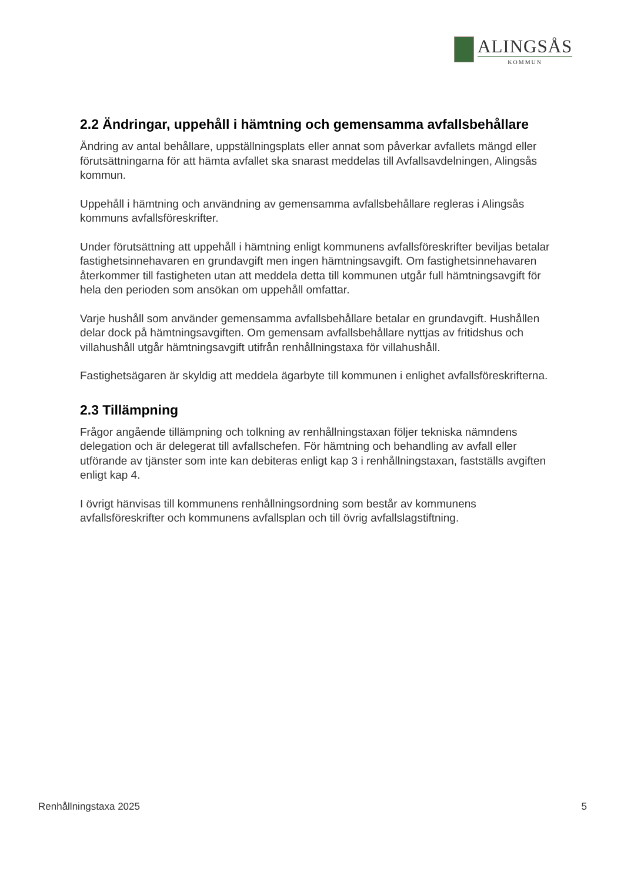ALINGSÅS
KOMMUN
2.2 Ändringar, uppehåll i hämtning och gemensamma avfallsbehållare
Ändring av antal behållare, uppställningsplats eller annat som påverkar avfallets mängd eller förutsättningarna för att hämta avfallet ska snarast meddelas till Avfallsavdelningen, Alingsås kommun.
Uppehåll i hämtning och användning av gemensamma avfallsbehållare regleras i Alingsås kommuns avfallsföreskrifter.
Under förutsättning att uppehåll i hämtning enligt kommunens avfallsföreskrifter beviljas betalar fastighetsinnehavaren en grundavgift men ingen hämtningsavgift. Om fastighetsinnehavaren återkommer till fastigheten utan att meddela detta till kommunen utgår full hämtningsavgift för hela den perioden som ansökan om uppehåll omfattar.
Varje hushåll som använder gemensamma avfallsbehållare betalar en grundavgift. Hushållen delar dock på hämtningsavgiften. Om gemensam avfallsbehållare nyttjas av fritidshus och villahushåll utgår hämtningsavgift utifrån renhållningstaxa för villahushåll.
Fastighetsägaren är skyldig att meddela ägarbyte till kommunen i enlighet avfallsföreskrifterna.
2.3 Tillämpning
Frågor angående tillämpning och tolkning av renhållningstaxan följer tekniska nämndens delegation och är delegerat till avfallschefen. För hämtning och behandling av avfall eller utförande av tjänster som inte kan debiteras enligt kap 3 i renhållningstaxan, fastställs avgiften enligt kap 4.
I övrigt hänvisas till kommunens renhållningsordning som består av kommunens avfallsföreskrifter och kommunens avfallsplan och till övrig avfallslagstiftning.
Renhållningstaxa 2025 5